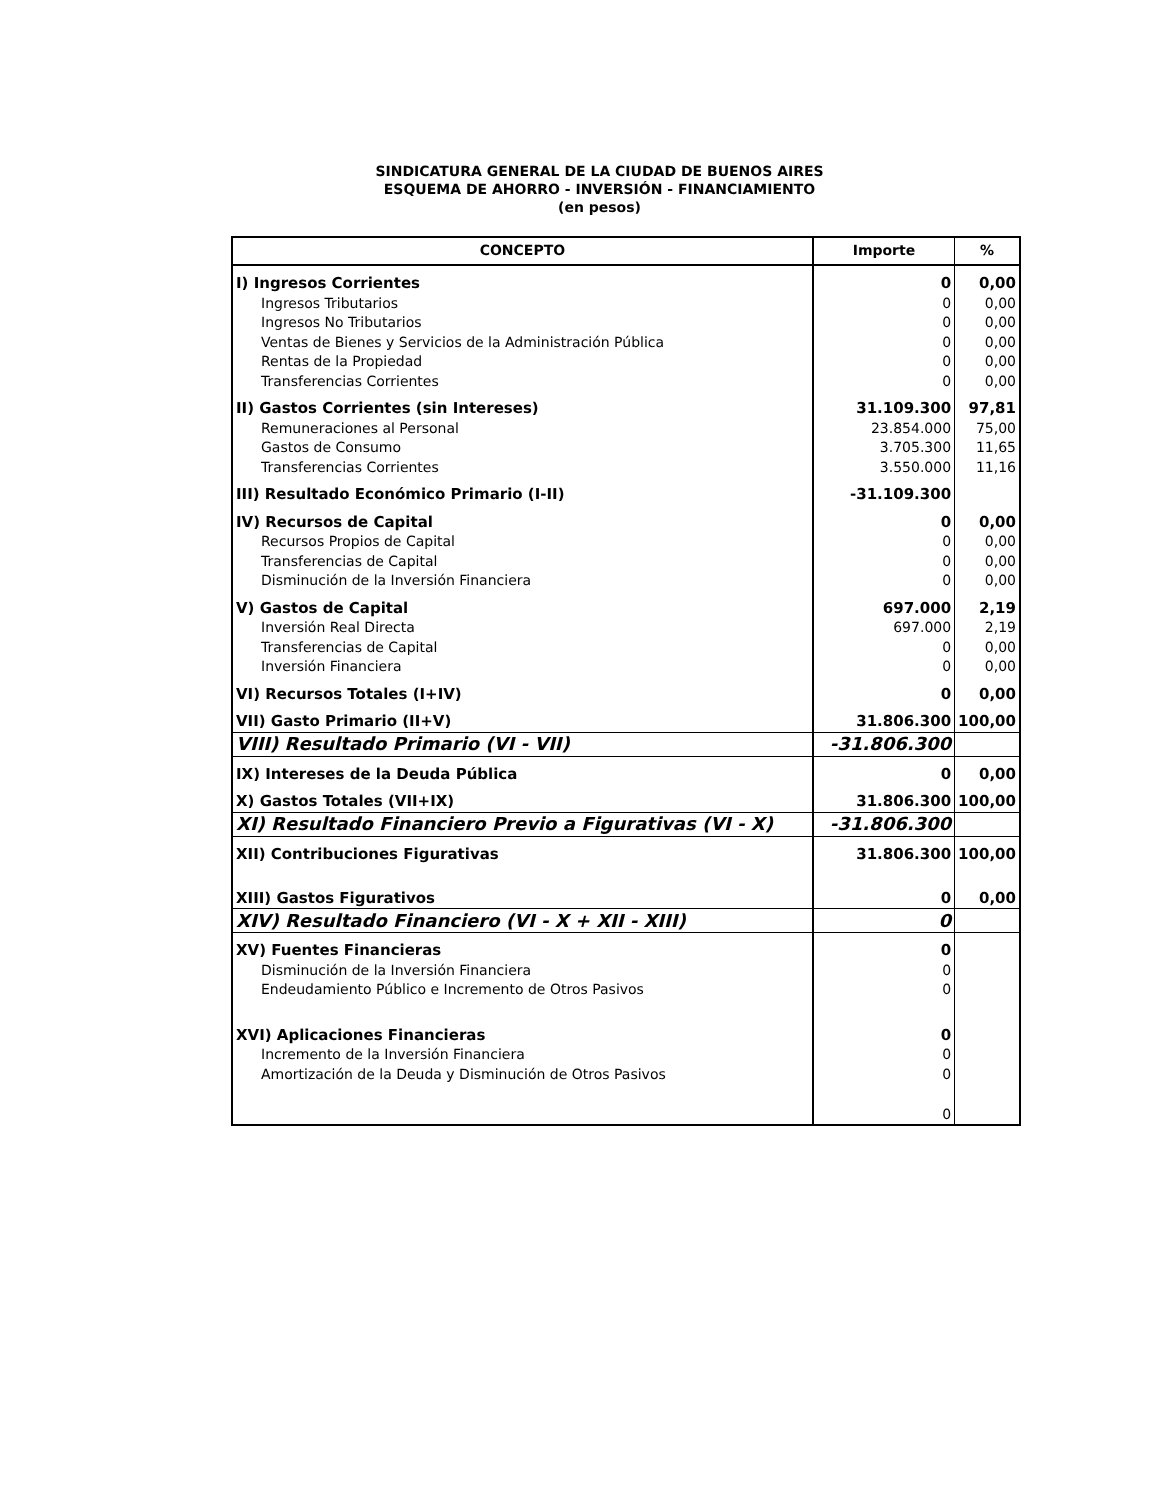SINDICATURA GENERAL DE LA CIUDAD DE BUENOS AIRES
ESQUEMA DE AHORRO - INVERSIÓN - FINANCIAMIENTO
(en pesos)
| CONCEPTO | Importe | % |
| --- | --- | --- |
| I) Ingresos Corrientes | 0 | 0,00 |
| Ingresos Tributarios | 0 | 0,00 |
| Ingresos No Tributarios | 0 | 0,00 |
| Ventas de Bienes y Servicios de la Administración Pública | 0 | 0,00 |
| Rentas de la Propiedad | 0 | 0,00 |
| Transferencias Corrientes | 0 | 0,00 |
| II) Gastos Corrientes (sin Intereses) | 31.109.300 | 97,81 |
| Remuneraciones al Personal | 23.854.000 | 75,00 |
| Gastos de Consumo | 3.705.300 | 11,65 |
| Transferencias Corrientes | 3.550.000 | 11,16 |
| III) Resultado Económico Primario (I-II) | -31.109.300 | |
| IV) Recursos de Capital | 0 | 0,00 |
| Recursos Propios de Capital | 0 | 0,00 |
| Transferencias de Capital | 0 | 0,00 |
| Disminución de la Inversión Financiera | 0 | 0,00 |
| V) Gastos de Capital | 697.000 | 2,19 |
| Inversión Real Directa | 697.000 | 2,19 |
| Transferencias de Capital | 0 | 0,00 |
| Inversión Financiera | 0 | 0,00 |
| VI) Recursos Totales (I+IV) | 0 | 0,00 |
| VII) Gasto Primario (II+V) | 31.806.300 | 100,00 |
| VIII) Resultado Primario (VI - VII) | -31.806.300 | |
| IX) Intereses de la Deuda Pública | 0 | 0,00 |
| X) Gastos Totales (VII+IX) | 31.806.300 | 100,00 |
| XI) Resultado Financiero Previo a Figurativas (VI - X) | -31.806.300 | |
| XII) Contribuciones Figurativas | 31.806.300 | 100,00 |
| XIII) Gastos Figurativos | 0 | 0,00 |
| XIV) Resultado Financiero (VI - X + XII - XIII) | 0 | |
| XV) Fuentes Financieras | 0 | |
| Disminución de la Inversión Financiera | 0 | |
| Endeudamiento Público e Incremento de Otros Pasivos | 0 | |
| XVI) Aplicaciones Financieras | 0 | |
| Incremento de la Inversión Financiera | 0 | |
| Amortización de la Deuda y Disminución de Otros Pasivos | 0 | |
| | 0 | |